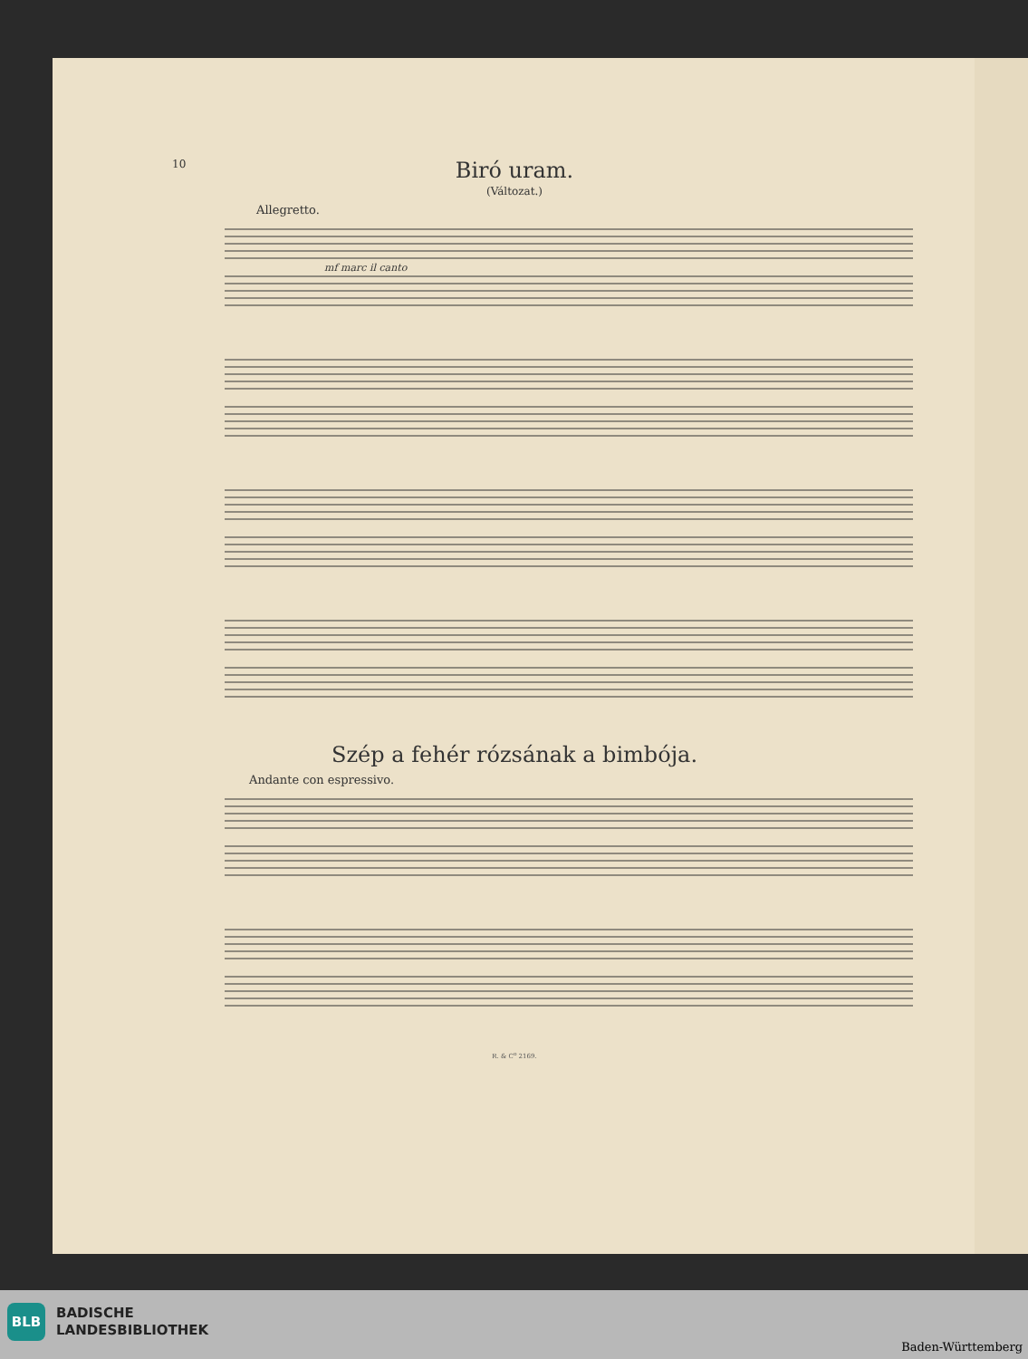10
Biró uram.
(Változat.)
Allegretto.
mf marc il canto
Szép a fehér rózsának a bimbója.
Andante con espressivo.
R. & C<sup>o</sup> 2169.
BLB
BADISCHE
LANDESBIBLIOTHEK
Baden-Württemberg